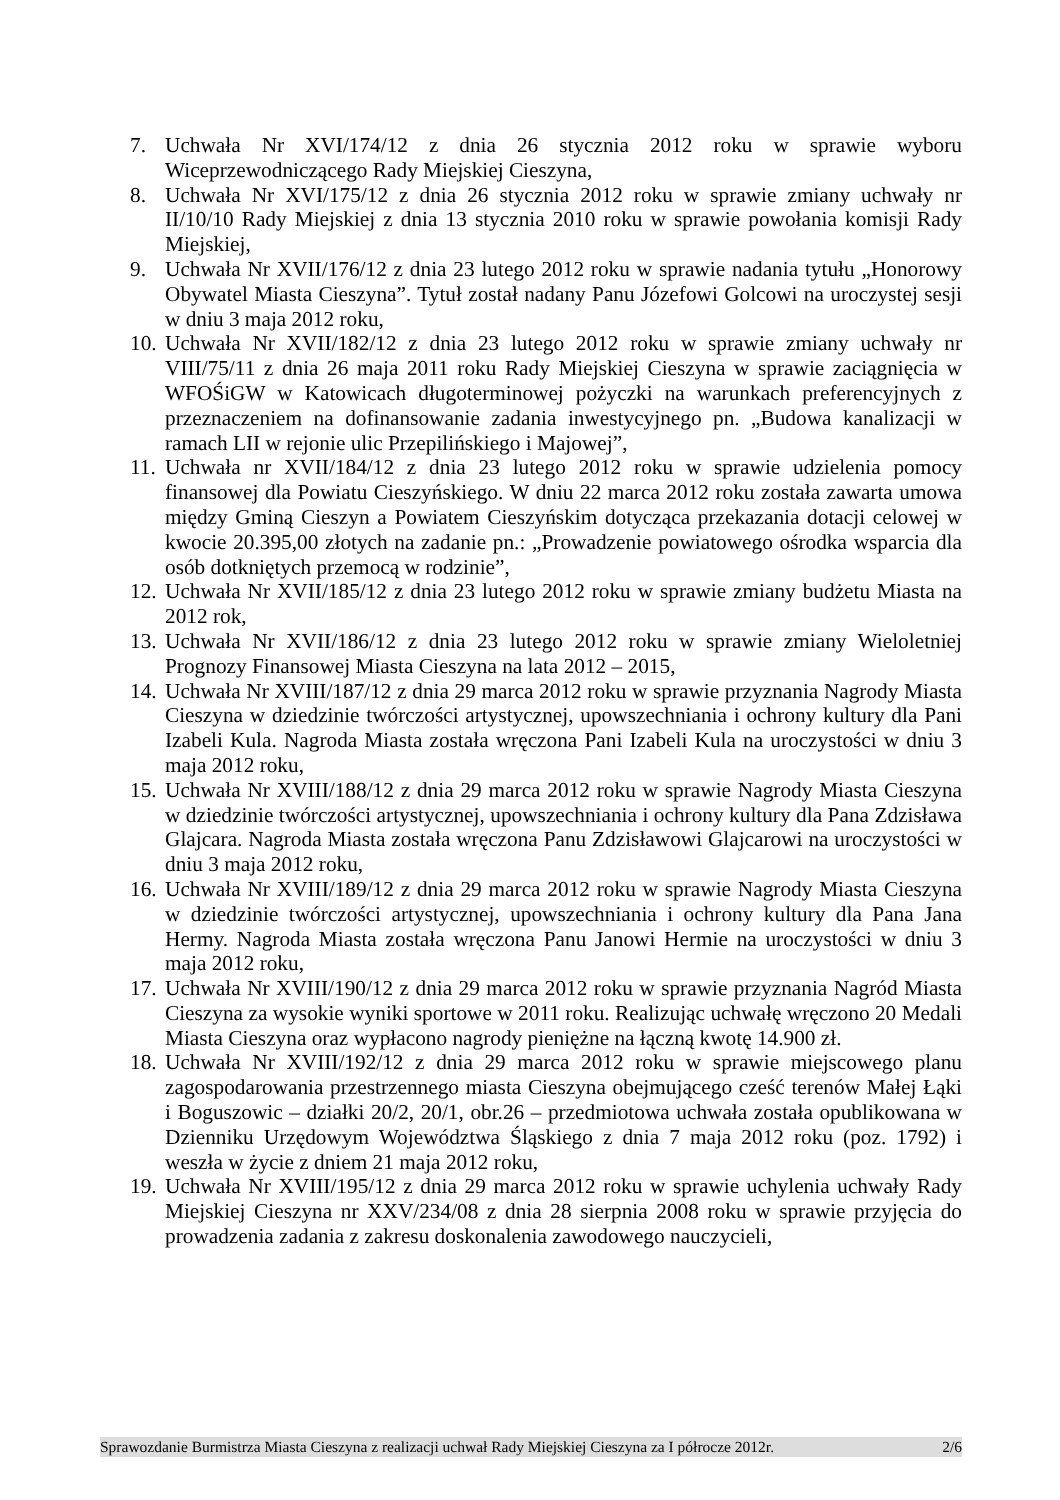7. Uchwała Nr XVI/174/12 z dnia 26 stycznia 2012 roku w sprawie wyboru Wiceprzewodniczącego Rady Miejskiej Cieszyna,
8. Uchwała Nr XVI/175/12 z dnia 26 stycznia 2012 roku w sprawie zmiany uchwały nr II/10/10 Rady Miejskiej z dnia 13 stycznia 2010 roku w sprawie powołania komisji Rady Miejskiej,
9. Uchwała Nr XVII/176/12 z dnia 23 lutego 2012 roku w sprawie nadania tytułu „Honorowy Obywatel Miasta Cieszyna”. Tytuł został nadany Panu Józefowi Golcowi na uroczystej sesji w dniu 3 maja 2012 roku,
10. Uchwała Nr XVII/182/12 z dnia 23 lutego 2012 roku w sprawie zmiany uchwały nr VIII/75/11 z dnia 26 maja 2011 roku Rady Miejskiej Cieszyna w sprawie zaciągnięcia w WFOŚiGW w Katowicach długoterminowej pożyczki na warunkach preferencyjnych z przeznaczeniem na dofinansowanie zadania inwestycyjnego pn. „Budowa kanalizacji w ramach LII w rejonie ulic Przepilińskiego i Majowej”,
11. Uchwała nr XVII/184/12 z dnia 23 lutego 2012 roku w sprawie udzielenia pomocy finansowej dla Powiatu Cieszyńskiego. W dniu 22 marca 2012 roku została zawarta umowa między Gminą Cieszyn a Powiatem Cieszyńskim dotycząca przekazania dotacji celowej w kwocie 20.395,00 złotych na zadanie pn.: „Prowadzenie powiatowego ośrodka wsparcia dla osób dotkniętych przemocą w rodzinie”,
12. Uchwała Nr XVII/185/12 z dnia 23 lutego 2012 roku w sprawie zmiany budżetu Miasta na 2012 rok,
13. Uchwała Nr XVII/186/12 z dnia 23 lutego 2012 roku w sprawie zmiany Wieloletniej Prognozy Finansowej Miasta Cieszyna na lata 2012 – 2015,
14. Uchwała Nr XVIII/187/12 z dnia 29 marca 2012 roku w sprawie przyznania Nagrody Miasta Cieszyna w dziedzinie twórczości artystycznej, upowszechniania i ochrony kultury dla Pani Izabeli Kula. Nagroda Miasta została wręczona Pani Izabeli Kula na uroczystości w dniu 3 maja 2012 roku,
15. Uchwała Nr XVIII/188/12 z dnia 29 marca 2012 roku w sprawie Nagrody Miasta Cieszyna w dziedzinie twórczości artystycznej, upowszechniania i ochrony kultury dla Pana Zdzisława Glajcara. Nagroda Miasta została wręczona Panu Zdzisławowi Glajcarowi na uroczystości w dniu 3 maja 2012 roku,
16. Uchwała Nr XVIII/189/12 z dnia 29 marca 2012 roku w sprawie Nagrody Miasta Cieszyna w dziedzinie twórczości artystycznej, upowszechniania i ochrony kultury dla Pana Jana Hermy. Nagroda Miasta została wręczona Panu Janowi Hermie na uroczystości w dniu 3 maja 2012 roku,
17. Uchwała Nr XVIII/190/12 z dnia 29 marca 2012 roku w sprawie przyznania Nagród Miasta Cieszyna za wysokie wyniki sportowe w 2011 roku. Realizując uchwałę wręczono 20 Medali Miasta Cieszyna oraz wypłacono nagrody pieniężne na łączną kwotę 14.900 zł.
18. Uchwała Nr XVIII/192/12 z dnia 29 marca 2012 roku w sprawie miejscowego planu zagospodarowania przestrzennego miasta Cieszyna obejmującego cześć terenów Małej Łąki i Boguszowic – działki 20/2, 20/1, obr.26 – przedmiotowa uchwała została opublikowana w Dzienniku Urzędowym Województwa Śląskiego z dnia 7 maja 2012 roku (poz. 1792) i weszła w życie z dniem 21 maja 2012 roku,
19. Uchwała Nr XVIII/195/12 z dnia 29 marca 2012 roku w sprawie uchylenia uchwały Rady Miejskiej Cieszyna nr XXV/234/08 z dnia 28 sierpnia 2008 roku w sprawie przyjęcia do prowadzenia zadania z zakresu doskonalenia zawodowego nauczycieli,
Sprawozdanie Burmistrza Miasta Cieszyna z realizacji uchwał Rady Miejskiej Cieszyna za I półrocze 2012r. 2/6